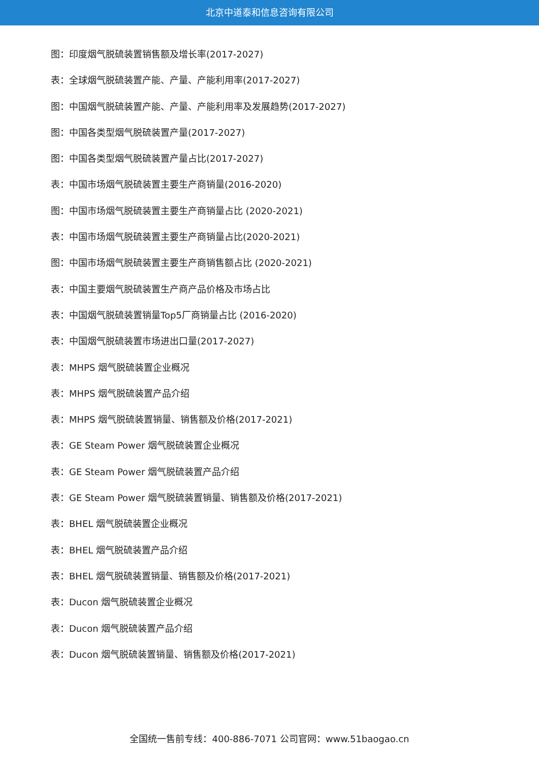北京中道泰和信息咨询有限公司
图：印度烟气脱硫装置销售额及增长率(2017-2027)
表：全球烟气脱硫装置产能、产量、产能利用率(2017-2027)
图：中国烟气脱硫装置产能、产量、产能利用率及发展趋势(2017-2027)
图：中国各类型烟气脱硫装置产量(2017-2027)
图：中国各类型烟气脱硫装置产量占比(2017-2027)
表：中国市场烟气脱硫装置主要生产商销量(2016-2020)
图：中国市场烟气脱硫装置主要生产商销量占比 (2020-2021)
表：中国市场烟气脱硫装置主要生产商销量占比(2020-2021)
图：中国市场烟气脱硫装置主要生产商销售额占比 (2020-2021)
表：中国主要烟气脱硫装置生产商产品价格及市场占比
表：中国烟气脱硫装置销量Top5厂商销量占比 (2016-2020)
表：中国烟气脱硫装置市场进出口量(2017-2027)
表：MHPS 烟气脱硫装置企业概况
表：MHPS 烟气脱硫装置产品介绍
表：MHPS 烟气脱硫装置销量、销售额及价格(2017-2021)
表：GE Steam Power 烟气脱硫装置企业概况
表：GE Steam Power 烟气脱硫装置产品介绍
表：GE Steam Power 烟气脱硫装置销量、销售额及价格(2017-2021)
表：BHEL 烟气脱硫装置企业概况
表：BHEL 烟气脱硫装置产品介绍
表：BHEL 烟气脱硫装置销量、销售额及价格(2017-2021)
表：Ducon 烟气脱硫装置企业概况
表：Ducon 烟气脱硫装置产品介绍
表：Ducon 烟气脱硫装置销量、销售额及价格(2017-2021)
全国统一售前专线：400-886-7071 公司官网：www.51baogao.cn